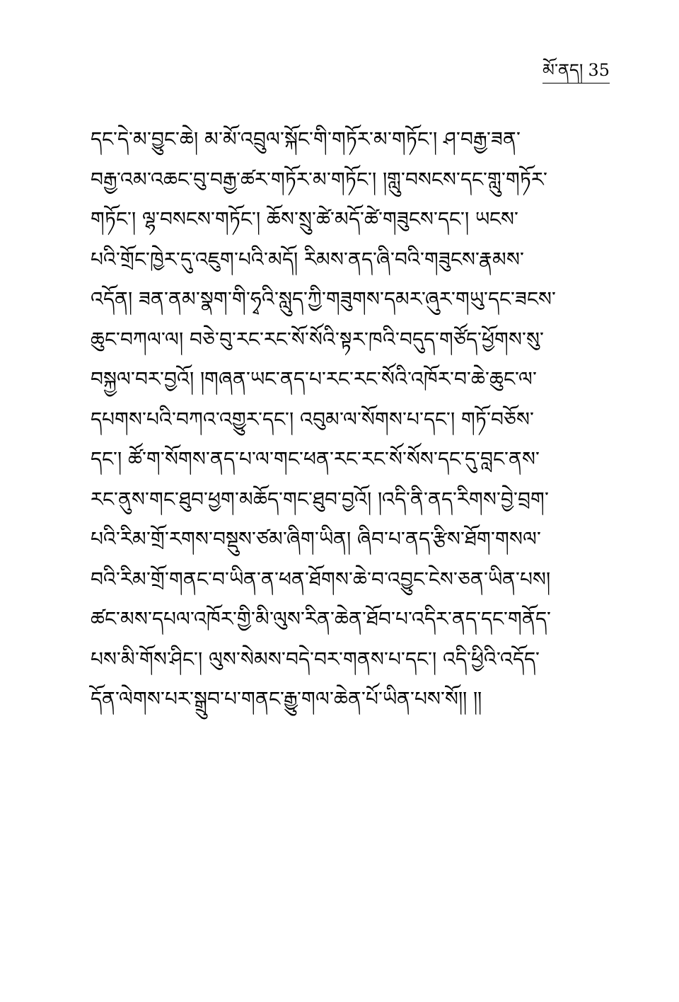མོ་ནད། 35
དང་དེ་མ་བྱུང་ཆེ། མ་མོ་འབྲུལ་སྐོང་གི་གཏོར་མ་གཏོང་། ཤ་བརྒྱ་ཟན་
བརྒྱ་འམ་འཆང་བུ་བརྒྱ་ཚར་གཏོར་མ་གཏོང་། །གླུ་བསངས་དང་གླུ་གཏོར་
གཏོང་། ལྷ་བསངས་གཏོང་། ཆོས་སྲུ་ཚེ་མདོ་ཚེ་གཟུངས་དང་། ཡངས་
པའི་གྲོང་ཁྱེར་དུ་འཇུག་པའི་མདོ། རིམས་ནད་ཞི་བའི་གཟུངས་རྣམས་
འདོན། ཟན་ནམ་སྣག་གི་ཧྭའི་སླུད་ཀྱི་གཟུགས་དམར་ཞུར་གཡུ་དང་ཟངས་
ཆུང་བཀལ་ལ། བཅེ་བུ་རང་རང་སོ་སོའི་སྟར་ཁའི་བདུད་གཙོད་ཕྱོགས་སུ་
བསྐྱལ་བར་བྱའོ། །གཞན་ཡང་ནད་པ་རང་རང་སོའི་འཁོར་བ་ཆེ་ཆུང་ལ་
དཔགས་པའི་བཀའ་འགྱུར་དང་། འབུམ་ལ་སོགས་པ་དང་། གཏོ་བཅོས་
དང་། ཚོ་ག་སོགས་ནད་པ་ལ་གང་ཕན་རང་རང་སོ་སོས་དང་དུ་བླང་ནས་
རང་ནུས་གང་ཐུབ་ཕྱག་མཆོད་གང་ཐུབ་བྱའོ། །འདི་ནི་ནད་རིགས་བྱེ་བྲག་
པའི་རིམ་གྲོ་རགས་བསྡུས་ཙམ་ཞིག་ཡིན། ཞིབ་པ་ནད་རྩིས་ཐོག་གསལ་
བའི་རིམ་གྲོ་གནང་བ་ཡིན་ན་ཕན་ཐོགས་ཆེ་བ་འབྱུང་ངེས་ཅན་ཡིན་པས།
ཚང་མས་དཔལ་འཁོར་གྱི་མི་ལུས་རིན་ཆེན་ཐོབ་པ་འདིར་ནད་དང་གནོད་
པས་མི་གོས་ཤིང་། ལུས་སེམས་བདེ་བར་གནས་པ་དང་། འདི་ཕྱིའི་འདོད་
དོན་ལེགས་པར་སྒྲུབ་པ་གནང་རྒྱུ་གལ་ཆེན་པོ་ཡིན་པས་སོ།། །།